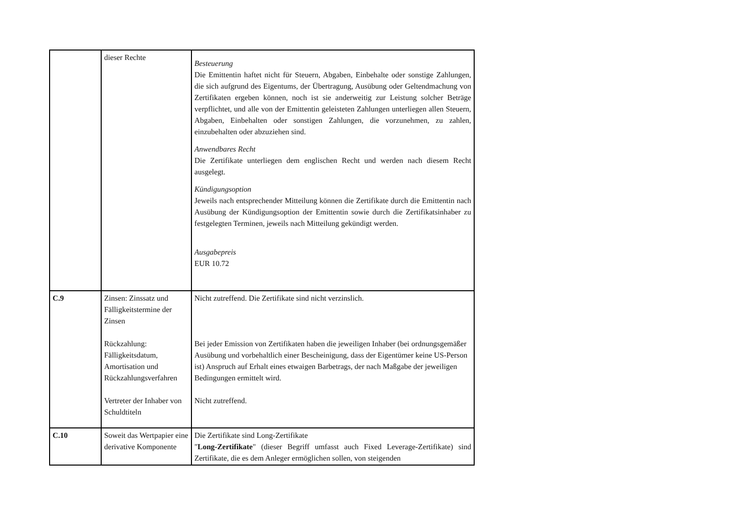| | dieser Rechte | Besteuerung Die Emittentin haftet nicht für Steuern, Abgaben, Einbehalte oder sonstige Zahlungen, die sich aufgrund des Eigentums, der Übertragung, Ausübung oder Geltendmachung von Zertifikaten ergeben können, noch ist sie anderweitig zur Leistung solcher Beträge verpflichtet, und alle von der Emittentin geleisteten Zahlungen unterliegen allen Steuern, Abgaben, Einbehalten oder sonstigen Zahlungen, die vorzunehmen, zu zahlen, einzubehalten oder abzuziehen sind. Anwendbares Recht Die Zertifikate unterliegen dem englischen Recht und werden nach diesem Recht ausgelegt. Kündigungsoption Jeweils nach entsprechender Mitteilung können die Zertifikate durch die Emittentin nach Ausübung der Kündigungsoption der Emittentin sowie durch die Zertifikatsinhaber zu festgelegten Terminen, jeweils nach Mitteilung gekündigt werden. Ausgabepreis EUR 10.72 |
| C.9 | Zinsen: Zinssatz und Fälligkeitstermine der Zinsen Rückzahlung: Fälligkeitsdatum, Amortisation und Rückzahlungsverfahren Vertreter der Inhaber von Schuldtiteln | Nicht zutreffend. Die Zertifikate sind nicht verzinslich. Bei jeder Emission von Zertifikaten haben die jeweiligen Inhaber (bei ordnungsgemäßer Ausübung und vorbehaltlich einer Bescheinigung, dass der Eigentümer keine US-Person ist) Anspruch auf Erhalt eines etwaigen Barbetrags, der nach Maßgabe der jeweiligen Bedingungen ermittelt wird. Nicht zutreffend. |
| C.10 | Soweit das Wertpapier eine derivative Komponente | Die Zertifikate sind Long-Zertifikate " Long-Zertifikate " (dieser Begriff umfasst auch Fixed Leverage-Zertifikate) sind Zertifikate, die es dem Anleger ermöglichen sollen, von steigenden |